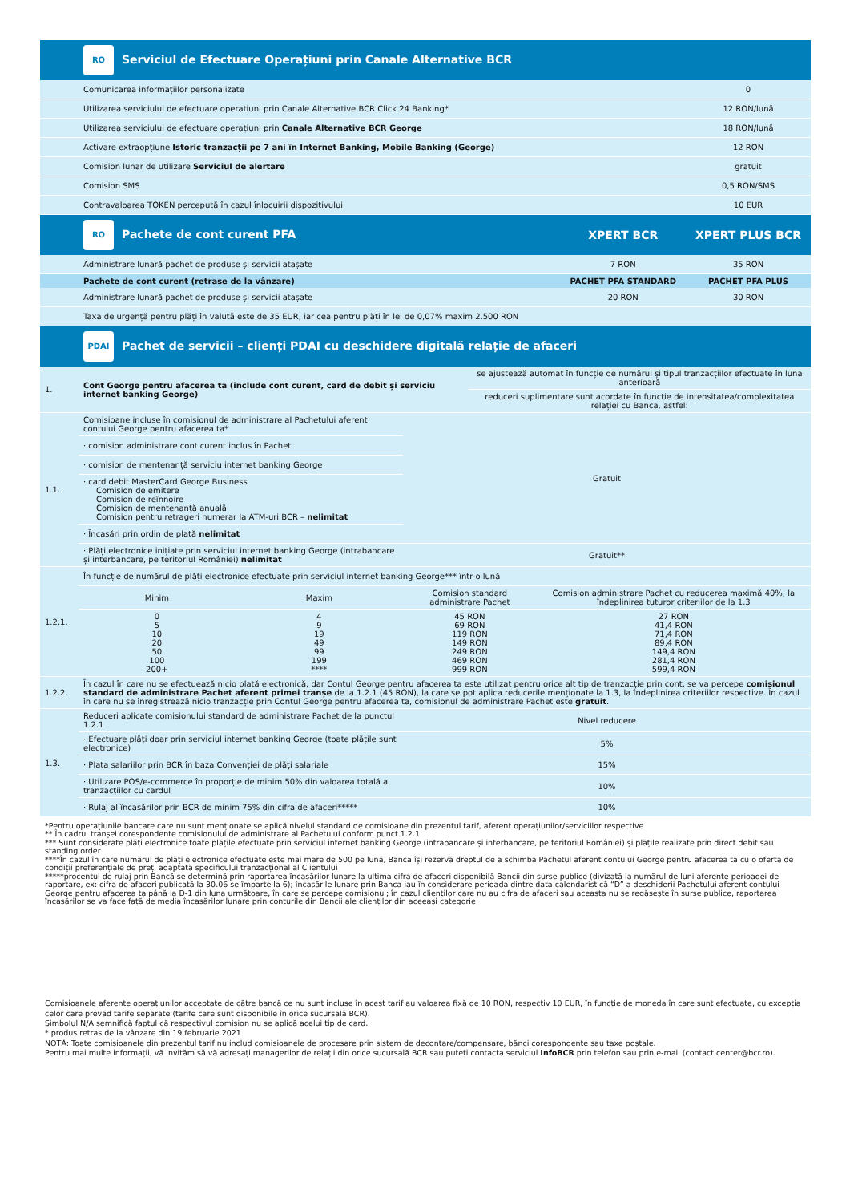| | RO Serviciul de Efectuare Operațiuni prin Canale Alternative BCR | | |
| | Comunicarea informațiilor personalizate | | 0 |
| | Utilizarea serviciului de efectuare operatiuni prin Canale Alternative BCR Click 24 Banking* | | 12 RON/lună |
| | Utilizarea serviciului de efectuare operațiuni prin Canale Alternative BCR George | | 18 RON/lună |
| | Activare extraopțiune Istoric tranzacții pe 7 ani în Internet Banking, Mobile Banking (George) | | 12 RON |
| | Comision lunar de utilizare Serviciul de alertare | | gratuit |
| | Comision SMS | | 0,5 RON/SMS |
| | Contravaloarea TOKEN percepută în cazul înlocuirii dispozitivului | | 10 EUR |
| | RO Pachete de cont curent PFA | XPERT BCR | XPERT PLUS BCR |
| | Administrare lunară pachet de produse și servicii atașate | 7 RON | 35 RON |
| | Pachete de cont curent (retrase de la vânzare) | PACHET PFA STANDARD | PACHET PFA PLUS |
| | Administrare lunară pachet de produse și servicii atașate | 20 RON | 30 RON |
| | Taxa de urgență pentru plăți în valută este de 35 EUR, iar cea pentru plăți în lei de 0,07% maxim 2.500 RON | | |
| | PDAI Pachet de servicii – clienți PDAI cu deschidere digitală relație de afaceri | | |
| 1. | Cont George pentru afacerea ta (include cont curent, card de debit și serviciu internet banking George) | | | se ajustează automat în funcție de numărul și tipul tranzacțiilor efectuate în luna anterioară | |
| | | | | reduceri suplimentare sunt acordate în funcție de intensitatea/complexitatea relației cu Banca, astfel: | |
| 1.1. | Comisioane incluse în comisionul de administrare al Pachetului aferent contului George pentru afacerea ta* | | Gratuit | | |
| | · comision administrare cont curent inclus în Pachet | | | | |
| | · comision de mentenanță serviciu internet banking George | | | | |
| | · card debit MasterCard George Business Comision de emitere Comision de reînnoire Comision de mentenanță anuală Comision pentru retrageri numerar la ATM-uri BCR – nelimitat | | | | |
| | · Încasări prin ordin de plată nelimitat | | | | |
| | · Plăți electronice inițiate prin serviciul internet banking George (intrabancare și interbancare, pe teritoriul României) nelimitat | | Gratuit** | | |
| 1.2.1. | În funcție de numărul de plăți electronice efectuate prin serviciul internet banking George*** într-o lună | | | | |
| | Minim | Maxim | Comision standard administrare Pachet | | Comision administrare Pachet cu reducerea maximă 40%, la îndeplinirea tuturor criteriilor de la 1.3 |
| | 0 5 10 20 50 100 200+ | 4 9 19 49 99 199 **** | 45 RON 69 RON 119 RON 149 RON 249 RON 469 RON 999 RON | | 27 RON 41,4 RON 71,4 RON 89,4 RON 149,4 RON 281,4 RON 599,4 RON |
| 1.2.2. | În cazul în care nu se efectuează nicio plată electronică, dar Contul George pentru afacerea ta este utilizat pentru orice alt tip de tranzacție prin cont, se va percepe comisionul standard de administrare Pachet aferent primei tranșe de la 1.2.1 (45 RON), la care se pot aplica reducerile menționate la 1.3, la îndeplinirea criteriilor respective. În cazul în care nu se înregistrează nicio tranzacție prin Contul George pentru afacerea ta, comisionul de administrare Pachet este gratuit . | | | | |
| 1.3. | Reduceri aplicate comisionului standard de administrare Pachet de la punctul 1.2.1 | | Nivel reducere | | |
| | · Efectuare plăți doar prin serviciul internet banking George (toate plățile sunt electronice) | | 5% | | |
| | · Plata salariilor prin BCR în baza Convenției de plăți salariale | | 15% | | |
| | · Utilizare POS/e-commerce în proporție de minim 50% din valoarea totală a tranzacțiilor cu cardul | | 10% | | |
| | · Rulaj al încasărilor prin BCR de minim 75% din cifra de afaceri***** | | 10% | | |
*Pentru operațiunile bancare care nu sunt menționate se aplică nivelul standard de comisioane din prezentul tarif, aferent operațiunilor/serviciilor respective
** În cadrul tranșei corespondente comisionului de administrare al Pachetului conform punct 1.2.1
*** Sunt considerate plăți electronice toate plățile efectuate prin serviciul internet banking George (intrabancare și interbancare, pe teritoriul României) și plățile realizate prin direct debit sau standing order
****În cazul în care numărul de plăți electronice efectuate este mai mare de 500 pe lună, Banca își rezervă dreptul de a schimba Pachetul aferent contului George pentru afacerea ta cu o oferta de condiții preferențiale de preț, adaptată specificului tranzacțional al Clientului
*****procentul de rulaj prin Bancă se determină prin raportarea încasărilor lunare la ultima cifra de afaceri disponibilă Bancii din surse publice (divizată la numărul de luni aferente perioadei de raportare, ex: cifra de afaceri publicată la 30.06 se împarte la 6); încasările lunare prin Banca iau în considerare perioada dintre data calendaristică “D” a deschiderii Pachetului aferent contului George pentru afacerea ta până la D-1 din luna următoare, în care se percepe comisionul; în cazul clienților care nu au cifra de afaceri sau aceasta nu se regăsește în surse publice, raportarea încasărilor se va face față de media încasărilor lunare prin conturile din Bancii ale clienților din aceeași categorie
Comisioanele aferente operațiunilor acceptate de către bancă ce nu sunt incluse în acest tarif au valoarea fixă de 10 RON, respectiv 10 EUR, în funcție de moneda în care sunt efectuate, cu excepția celor care prevăd tarife separate (tarife care sunt disponibile în orice sucursală BCR).
Simbolul N/A semnifică faptul că respectivul comision nu se aplică acelui tip de card.
* produs retras de la vânzare din 19 februarie 2021
NOTĂ: Toate comisioanele din prezentul tarif nu includ comisioanele de procesare prin sistem de decontare/compensare, bănci corespondente sau taxe poștale.
Pentru mai multe informații, vă invităm să vă adresați managerilor de relații din orice sucursală BCR sau puteți contacta serviciul InfoBCR prin telefon sau prin e-mail (contact.center@bcr.ro).